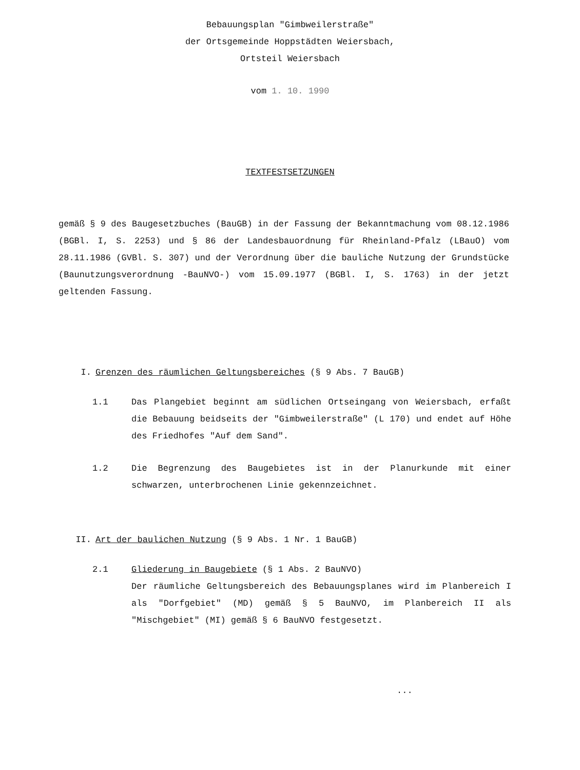Bebauungsplan "Gimbweilerstraße"
der Ortsgemeinde Hoppstädten Weiersbach,
Ortsteil Weiersbach
vom 1. 10. 1990
TEXTFESTSETZUNGEN
gemäß § 9 des Baugesetzbuches (BauGB) in der Fassung der Bekanntmachung vom 08.12.1986 (BGBl. I, S. 2253) und § 86 der Landesbauordnung für Rheinland-Pfalz (LBauO) vom 28.11.1986 (GVBl. S. 307) und der Verordnung über die bauliche Nutzung der Grundstücke (Baunutzungsverordnung -BauNVO-) vom 15.09.1977 (BGBl. I, S. 1763) in der jetzt geltenden Fassung.
I. Grenzen des räumlichen Geltungsbereiches (§ 9 Abs. 7 BauGB)
1.1 Das Plangebiet beginnt am südlichen Ortseingang von Weiersbach, erfaßt die Bebauung beidseits der "Gimbweilerstraße" (L 170) und endet auf Höhe des Friedhofes "Auf dem Sand".
1.2 Die Begrenzung des Baugebietes ist in der Planurkunde mit einer schwarzen, unterbrochenen Linie gekennzeichnet.
II. Art der baulichen Nutzung (§ 9 Abs. 1 Nr. 1 BauGB)
2.1 Gliederung in Baugebiete (§ 1 Abs. 2 BauNVO)
Der räumliche Geltungsbereich des Bebauungsplanes wird im Planbereich I als "Dorfgebiet" (MD) gemäß § 5 BauNVO, im Planbereich II als "Mischgebiet" (MI) gemäß § 6 BauNVO festgesetzt.
...